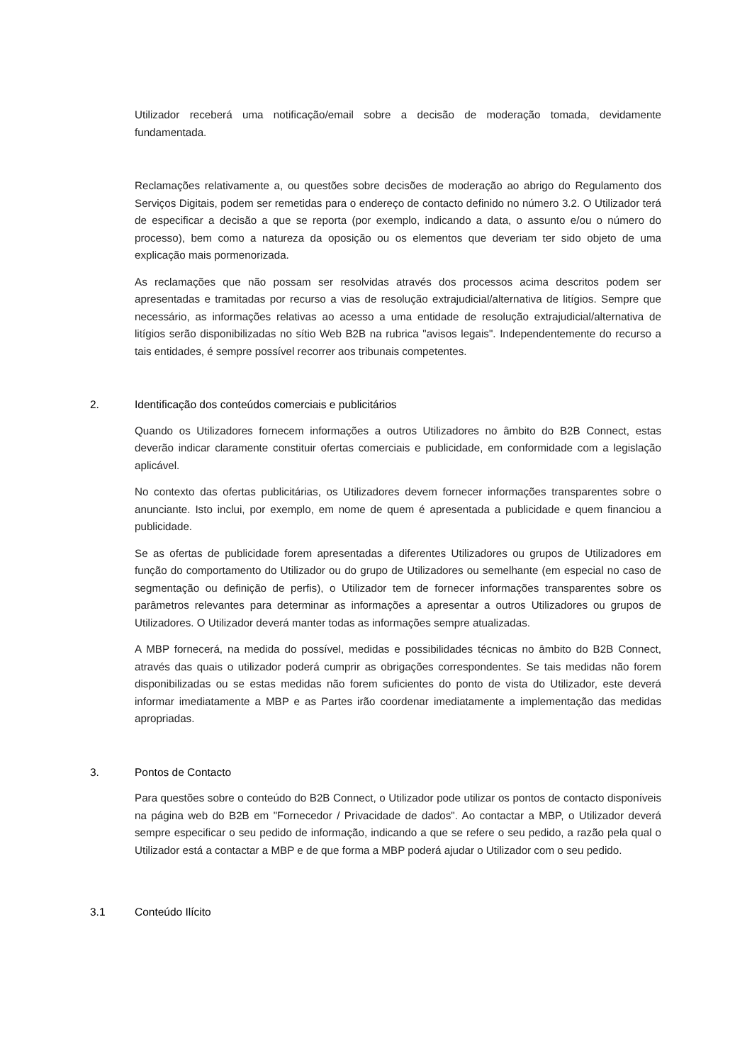Utilizador receberá uma notificação/email sobre a decisão de moderação tomada, devidamente fundamentada.
Reclamações relativamente a, ou questões sobre decisões de moderação ao abrigo do Regulamento dos Serviços Digitais, podem ser remetidas para o endereço de contacto definido no número 3.2. O Utilizador terá de especificar a decisão a que se reporta (por exemplo, indicando a data, o assunto e/ou o número do processo), bem como a natureza da oposição ou os elementos que deveriam ter sido objeto de uma explicação mais pormenorizada.
As reclamações que não possam ser resolvidas através dos processos acima descritos podem ser apresentadas e tramitadas por recurso a vias de resolução extrajudicial/alternativa de litígios. Sempre que necessário, as informações relativas ao acesso a uma entidade de resolução extrajudicial/alternativa de litígios serão disponibilizadas no sítio Web B2B na rubrica "avisos legais". Independentemente do recurso a tais entidades, é sempre possível recorrer aos tribunais competentes.
2. Identificação dos conteúdos comerciais e publicitários
Quando os Utilizadores fornecem informações a outros Utilizadores no âmbito do B2B Connect, estas deverão indicar claramente constituir ofertas comerciais e publicidade, em conformidade com a legislação aplicável.
No contexto das ofertas publicitárias, os Utilizadores devem fornecer informações transparentes sobre o anunciante. Isto inclui, por exemplo, em nome de quem é apresentada a publicidade e quem financiou a publicidade.
Se as ofertas de publicidade forem apresentadas a diferentes Utilizadores ou grupos de Utilizadores em função do comportamento do Utilizador ou do grupo de Utilizadores ou semelhante (em especial no caso de segmentação ou definição de perfis), o Utilizador tem de fornecer informações transparentes sobre os parâmetros relevantes para determinar as informações a apresentar a outros Utilizadores ou grupos de Utilizadores. O Utilizador deverá manter todas as informações sempre atualizadas.
A MBP fornecerá, na medida do possível, medidas e possibilidades técnicas no âmbito do B2B Connect, através das quais o utilizador poderá cumprir as obrigações correspondentes. Se tais medidas não forem disponibilizadas ou se estas medidas não forem suficientes do ponto de vista do Utilizador, este deverá informar imediatamente a MBP e as Partes irão coordenar imediatamente a implementação das medidas apropriadas.
3. Pontos de Contacto
Para questões sobre o conteúdo do B2B Connect, o Utilizador pode utilizar os pontos de contacto disponíveis na página web do B2B em "Fornecedor / Privacidade de dados". Ao contactar a MBP, o Utilizador deverá sempre especificar o seu pedido de informação, indicando a que se refere o seu pedido, a razão pela qual o Utilizador está a contactar a MBP e de que forma a MBP poderá ajudar o Utilizador com o seu pedido.
3.1 Conteúdo Ilícito